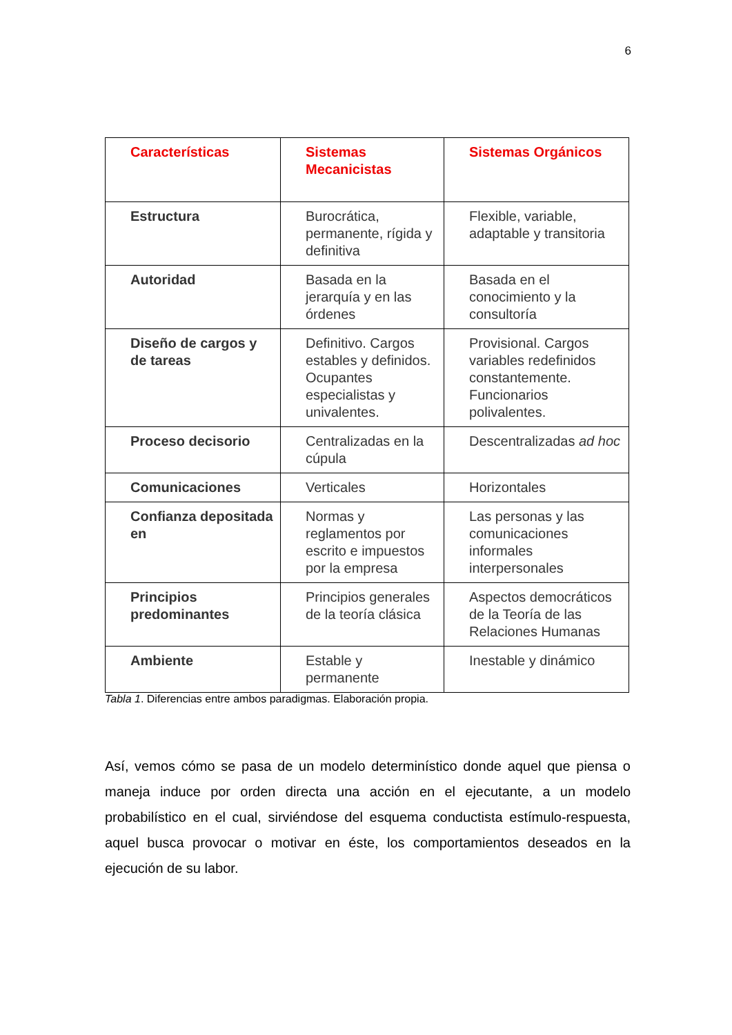6
| Características | Sistemas Mecanicistas | Sistemas Orgánicos |
| --- | --- | --- |
| Estructura | Burocrática, permanente, rígida y definitiva | Flexible, variable, adaptable y transitoria |
| Autoridad | Basada en la jerarquía y en las órdenes | Basada en el conocimiento y la consultoría |
| Diseño de cargos y de tareas | Definitivo. Cargos estables y definidos. Ocupantes especialistas y univalentes. | Provisional. Cargos variables redefinidos constantemente. Funcionarios polivalentes. |
| Proceso decisorio | Centralizadas en la cúpula | Descentralizadas ad hoc |
| Comunicaciones | Verticales | Horizontales |
| Confianza depositada en | Normas y reglamentos por escrito e impuestos por la empresa | Las personas y las comunicaciones informales interpersonales |
| Principios predominantes | Principios generales de la teoría clásica | Aspectos democráticos de la Teoría de las Relaciones Humanas |
| Ambiente | Estable y permanente | Inestable y dinámico |
Tabla 1. Diferencias entre ambos paradigmas. Elaboración propia.
Así, vemos cómo se pasa de un modelo determinístico donde aquel que piensa o maneja induce por orden directa una acción en el ejecutante, a un modelo probabilístico en el cual, sirviéndose del esquema conductista estímulo-respuesta, aquel busca provocar o motivar en éste, los comportamientos deseados en la ejecución de su labor.